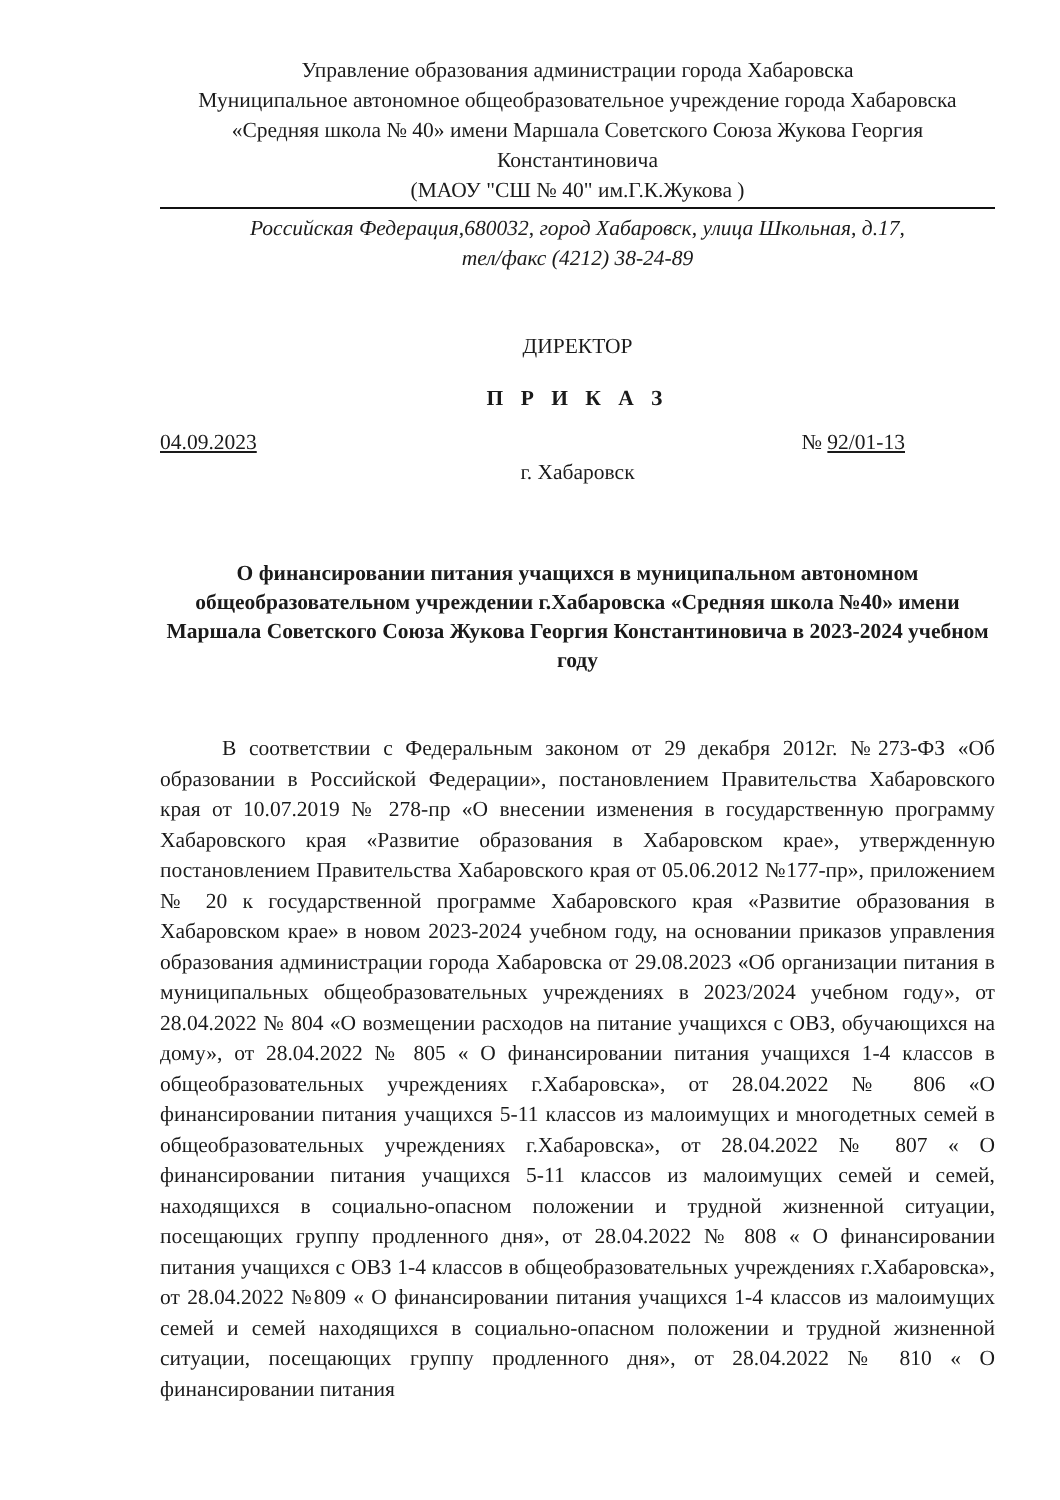Управление образования администрации города Хабаровска
Муниципальное автономное общеобразовательное учреждение города Хабаровска
«Средняя школа № 40» имени Маршала Советского Союза Жукова Георгия Константиновича
(МАОУ "СШ № 40" им.Г.К.Жукова )
Российская Федерация,680032, город Хабаровск, улица Школьная, д.17,
тел/факс (4212) 38-24-89
ДИРЕКТОР
П Р И К А З
04.09.2023 № 92/01-13
г. Хабаровск
О финансировании питания учащихся в муниципальном автономном общеобразовательном учреждении г.Хабаровска «Средняя школа №40» имени Маршала Советского Союза Жукова Георгия Константиновича в 2023-2024 учебном году
В соответствии с Федеральным законом от 29 декабря 2012г. №273-ФЗ «Об образовании в Российской Федерации», постановлением Правительства Хабаровского края от 10.07.2019 № 278-пр «О внесении изменения в государственную программу Хабаровского края «Развитие образования в Хабаровском крае», утвержденную постановлением Правительства Хабаровского края от 05.06.2012 №177-пр», приложением № 20 к государственной программе Хабаровского края «Развитие образования в Хабаровском крае» в новом 2023-2024 учебном году, на основании приказов управления образования администрации города Хабаровска от 29.08.2023 «Об организации питания в муниципальных общеобразовательных учреждениях в 2023/2024 учебном году», от 28.04.2022 № 804 «О возмещении расходов на питание учащихся с ОВЗ, обучающихся на дому», от 28.04.2022 № 805 « О финансировании питания учащихся 1-4 классов в общеобразовательных учреждениях г.Хабаровска», от 28.04.2022 № 806 «О финансировании питания учащихся 5-11 классов из малоимущих и многодетных семей в общеобразовательных учреждениях г.Хабаровска», от 28.04.2022 № 807 « О финансировании питания учащихся 5-11 классов из малоимущих семей и семей, находящихся в социально-опасном положении и трудной жизненной ситуации, посещающих группу продленного дня», от 28.04.2022 № 808 « О финансировании питания учащихся с ОВЗ 1-4 классов в общеобразовательных учреждениях г.Хабаровска», от 28.04.2022 №809 « О финансировании питания учащихся 1-4 классов из малоимущих семей и семей находящихся в социально-опасном положении и трудной жизненной ситуации, посещающих группу продленного дня», от 28.04.2022 № 810 « О финансировании питания